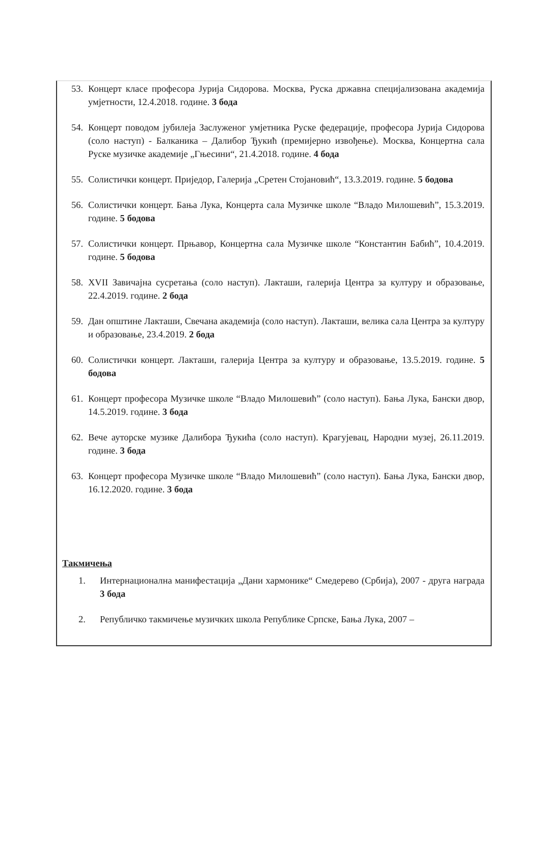53. Концерт класе професора Јурија Сидорова. Москва, Руска државна специјализована академија умјетности, 12.4.2018. године. 3 бода
54. Концерт поводом јубилеја Заслуженог умјетника Руске федерације, професора Јурија Сидорова (соло наступ) - Балканика – Далибор Ђукић (премијерно извођење). Москва, Концертна сала Руске музичке академије „Гњесини“, 21.4.2018. године. 4 бода
55. Солистички концерт. Приједор, Галерија „Сретен Стојановић“, 13.3.2019. године. 5 бодова
56. Солистички концерт. Бања Лука, Концерта сала Музичке школе “Владо Милошевић”, 15.3.2019. године. 5 бодова
57. Солистички концерт. Прњавор, Концертна сала Музичке школе “Константин Бабић”, 10.4.2019. године. 5 бодова
58. XVII Завичајна сусретања (соло наступ). Лакташи, галерија Центра за културу и образовање, 22.4.2019. године. 2 бода
59. Дан општине Лакташи, Свечана академија (соло наступ). Лакташи, велика сала Центра за културу и образовање, 23.4.2019. 2 бода
60. Солистички концерт. Лакташи, галерија Центра за културу и образовање, 13.5.2019. године. 5 бодова
61. Концерт професора Музичке школе “Владо Милошевић” (соло наступ). Бања Лука, Бански двор, 14.5.2019. године. 3 бода
62. Вече ауторске музике Далибора Ђукића (соло наступ). Крагујевац, Народни музеј, 26.11.2019. године. 3 бода
63. Концерт професора Музичке школе “Владо Милошевић” (соло наступ). Бања Лука, Бански двор, 16.12.2020. године. 3 бода
Такмичења
1. Интернационална манифестација „Дани хармонике“ Смедерево (Србија), 2007 - друга награда 3 бода
2. Републичко такмичење музичких школа Републике Српске, Бања Лука, 2007 –